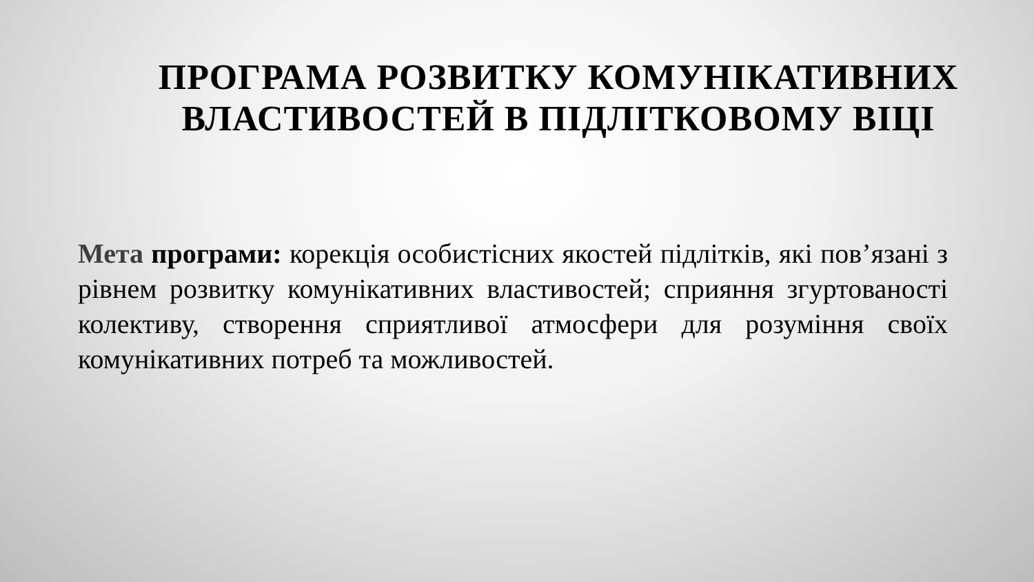ПРОГРАМА РОЗВИТКУ КОМУНІКАТИВНИХ ВЛАСТИВОСТЕЙ В ПІДЛІТКОВОМУ ВІЦІ
Мета програми: корекція особистісних якостей підлітків, які пов’язані з рівнем розвитку комунікативних властивостей; сприяння згуртованості колективу, створення сприятливої атмосфери для розуміння своїх комунікативних потреб та можливостей.